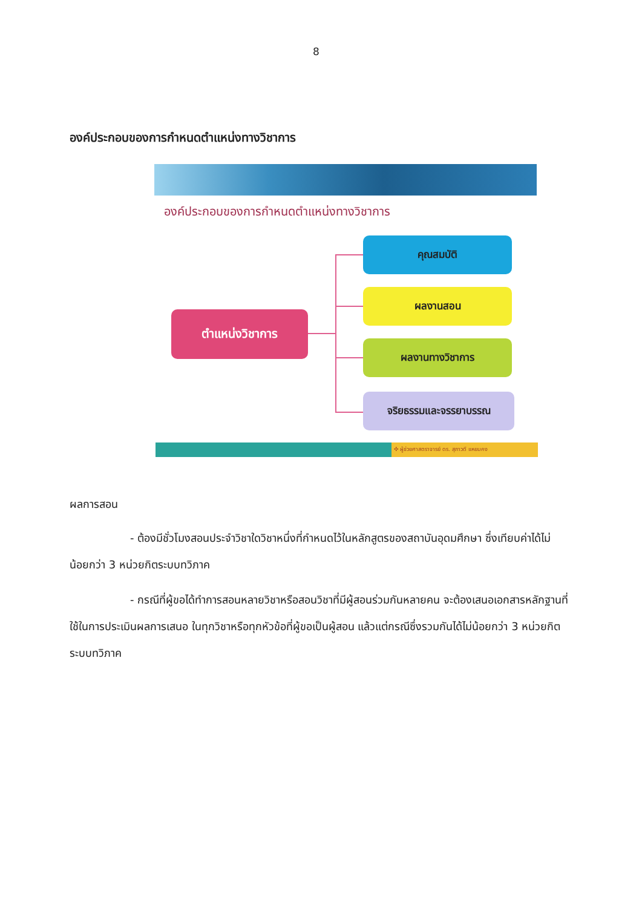8
องค์ประกอบของการกำหนดตำแหน่งทางวิชาการ
องค์ประกอบของการกำหนดตำแหน่งทางวิชาการ
ตำแหน่งวิชาการ
คุณสมบัติ
ผลงานสอน
ผลงานทางวิชาการ
จริยธรรมและจรรยาบรรณ
✣ ผู้ช่วยศาสตราจารย์ ดร. สุภาวดี แหยมคง
ผลการสอน
- ต้องมีชั่วโมงสอนประจำวิชาใดวิชาหนึ่งที่กำหนดไว้ในหลักสูตรของสถาบันอุดมศึกษา ซึ่งเทียบค่าได้ไม่น้อยกว่า 3 หน่วยกิตระบบทวิภาค
- กรณีที่ผู้ขอได้ทำการสอนหลายวิชาหรือสอนวิชาที่มีผู้สอนร่วมกันหลายคน จะต้องเสนอเอกสารหลักฐานที่ใช้ในการประเมินผลการเสนอ ในทุกวิชาหรือทุกหัวข้อที่ผู้ขอเป็นผู้สอน แล้วแต่กรณีซึ่งรวมกันได้ไม่น้อยกว่า 3 หน่วยกิตระบบทวิภาค